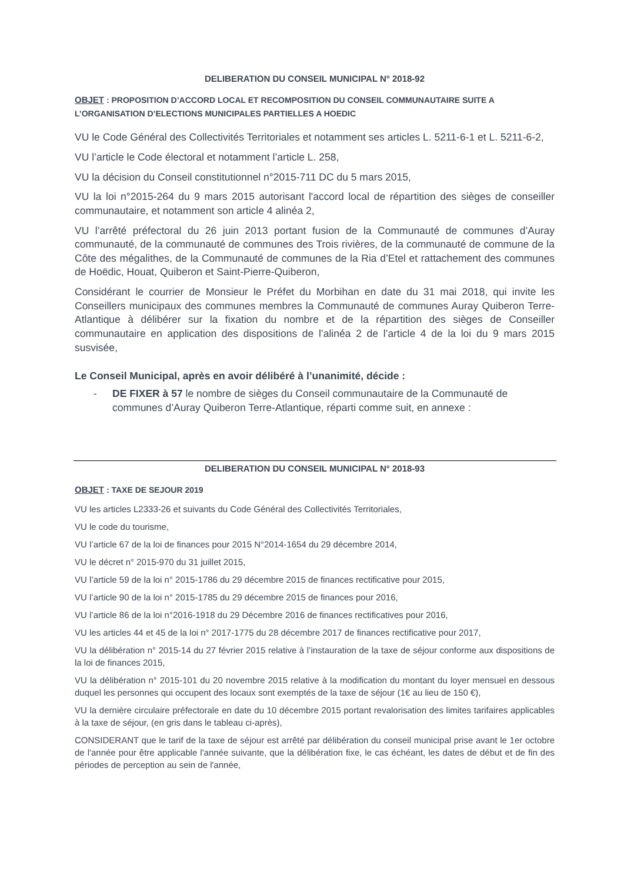DELIBERATION DU CONSEIL MUNICIPAL N° 2018-92
OBJET : PROPOSITION D’ACCORD LOCAL ET RECOMPOSITION DU CONSEIL COMMUNAUTAIRE SUITE A L’ORGANISATION D’ELECTIONS MUNICIPALES PARTIELLES A HOEDIC
VU le Code Général des Collectivités Territoriales et notamment ses articles L. 5211-6-1 et L. 5211-6-2,
VU l’article le Code électoral et notamment l’article L. 258,
VU la décision du Conseil constitutionnel n°2015-711 DC du 5 mars 2015,
VU la loi n°2015-264 du 9 mars 2015 autorisant l'accord local de répartition des sièges de conseiller communautaire, et notamment son article 4 alinéa 2,
VU l’arrêté préfectoral du 26 juin 2013 portant fusion de la Communauté de communes d’Auray communauté, de la communauté de communes des Trois rivières, de la communauté de commune de la Côte des mégalithes, de la Communauté de communes de la Ria d’Etel et rattachement des communes de Hoëdic, Houat, Quiberon et Saint-Pierre-Quiberon,
Considérant le courrier de Monsieur le Préfet du Morbihan en date du 31 mai 2018, qui invite les Conseillers municipaux des communes membres la Communauté de communes Auray Quiberon Terre-Atlantique à délibérer sur la fixation du nombre et de la répartition des sièges de Conseiller communautaire en application des dispositions de l’alinéa 2 de l’article 4 de la loi du 9 mars 2015 susvisée,
Le Conseil Municipal, après en avoir délibéré à l’unanimité, décide :
- DE FIXER à 57 le nombre de sièges du Conseil communautaire de la Communauté de communes d’Auray Quiberon Terre-Atlantique, réparti comme suit, en annexe :
DELIBERATION DU CONSEIL MUNICIPAL N° 2018-93
OBJET : TAXE DE SEJOUR 2019
VU les articles L2333-26 et suivants du Code Général des Collectivités Territoriales,
VU le code du tourisme,
VU l’article 67 de la loi de finances pour 2015 N°2014-1654 du 29 décembre 2014,
VU le décret n° 2015-970 du 31 juillet 2015,
VU l’article 59 de la loi n° 2015-1786 du 29 décembre 2015 de finances rectificative pour 2015,
VU l’article 90 de la loi n° 2015-1785 du 29 décembre 2015 de finances pour 2016,
VU l’article 86 de la loi n°2016-1918 du 29 Décembre 2016 de finances rectificatives pour 2016,
VU les articles 44 et 45 de la loi n° 2017-1775 du 28 décembre 2017 de finances rectificative pour 2017,
VU la délibération n° 2015-14 du 27 février 2015 relative à l’instauration de la taxe de séjour conforme aux dispositions de la loi de finances 2015,
VU la délibération n° 2015-101 du 20 novembre 2015 relative à la modification du montant du loyer mensuel en dessous duquel les personnes qui occupent des locaux sont exemptés de la taxe de séjour (1€ au lieu de 150 €),
VU la dernière circulaire préfectorale en date du 10 décembre 2015 portant revalorisation des limites tarifaires applicables à la taxe de séjour, (en gris dans le tableau ci-après),
CONSIDERANT que le tarif de la taxe de séjour est arrêté par délibération du conseil municipal prise avant le 1er octobre de l'année pour être applicable l'année suivante, que la délibération fixe, le cas échéant, les dates de début et de fin des périodes de perception au sein de l'année,